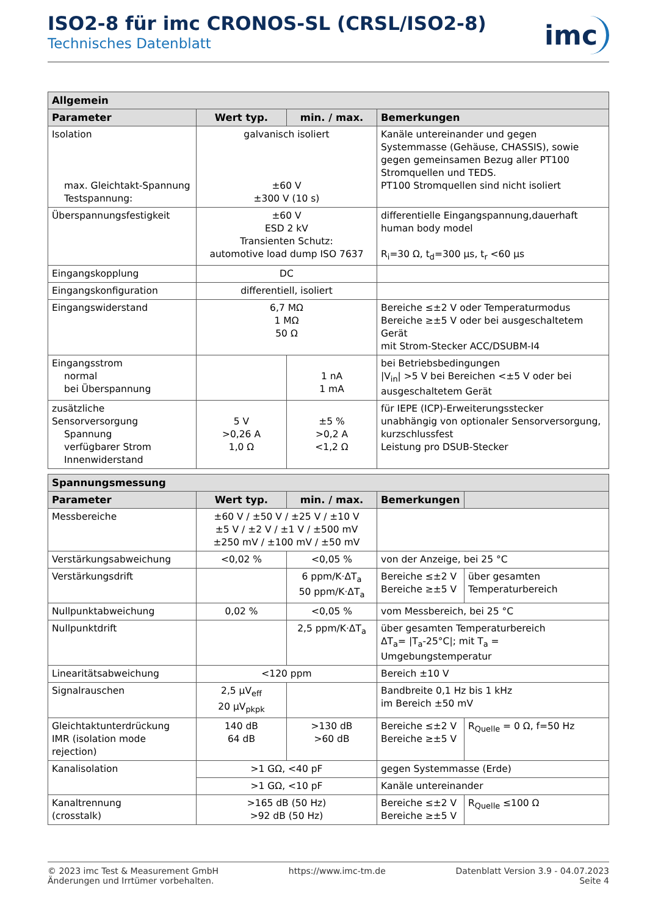ISO2-8 für imc CRONOS-SL (CRSL/ISO2-8)
Technisches Datenblatt
imc
| Allgemein | | | |
| --- | --- | --- | --- |
| Parameter | Wert typ. | min. / max. | Bemerkungen |
| Isolation max. Gleichtakt-Spannung Testspannung: | galvanisch isoliert ±60 V ±300 V (10 s) | | Kanäle untereinander und gegen Systemmasse (Gehäuse, CHASSIS), sowie gegen gemeinsamen Bezug aller PT100 Stromquellen und TEDS. PT100 Stromquellen sind nicht isoliert |
| Überspannungsfestigkeit | ±60 V ESD 2 kV Transienten Schutz: automotive load dump ISO 7637 | | differentielle Eingangspannung,dauerhaft human body model R<sub>i</sub>=30 Ω, t<sub>d</sub>=300 µs, t<sub>r</sub> <60 µs |
| Eingangskopplung | DC | | |
| Eingangskonfiguration | differentiell, isoliert | | |
| Eingangswiderstand | 6,7 MΩ 1 MΩ 50 Ω | | Bereiche ≤±2 V oder Temperaturmodus Bereiche ≥±5 V oder bei ausgeschaltetem Gerät mit Strom-Stecker ACC/DSUBM-I4 |
| Eingangsstrom normal bei Überspannung | | 1 nA 1 mA | bei Betriebsbedingungen /V<sub>in</sub>/ >5 V bei Bereichen <±5 V oder bei ausgeschaltetem Gerät |
| zusätzliche Sensorversorgung Spannung verfügbarer Strom Innenwiderstand | 5 V >0,26 A 1,0 Ω | ±5 % >0,2 A <1,2 Ω | für IEPE (ICP)-Erweiterungsstecker unabhängig von optionaler Sensorversorgung, kurzschlussfest Leistung pro DSUB-Stecker |
| Spannungsmessung | | | | |
| --- | --- | --- | --- | --- |
| Parameter | Wert typ. | min. / max. | Bemerkungen | |
| Messbereiche | ±60 V / ±50 V / ±25 V / ±10 V ±5 V / ±2 V / ±1 V / ±500 mV ±250 mV / ±100 mV / ±50 mV | | | |
| Verstärkungsabweichung | <0,02 % | <0,05 % | von der Anzeige, bei 25 °C | |
| Verstärkungsdrift | | 6 ppm/K·ΔT<sub>a</sub> 50 ppm/K·ΔT<sub>a</sub> | Bereiche ≤±2 V Bereiche ≥±5 V | über gesamten Temperaturbereich |
| Nullpunktabweichung | 0,02 % | <0,05 % | vom Messbereich, bei 25 °C | |
| Nullpunktdrift | | 2,5 ppm/K·ΔT<sub>a</sub> | über gesamten Temperaturbereich ΔT<sub>a</sub>= /T<sub>a</sub>-25°C/; mit T<sub>a</sub> = Umgebungstemperatur | |
| Linearitätsabweichung | <120 ppm | | Bereich ±10 V | |
| Signalrauschen | 2,5 µV<sub>eff</sub> 20 µV<sub>pkpk</sub> | | Bandbreite 0,1 Hz bis 1 kHz im Bereich ±50 mV | |
| Gleichtaktunterdrückung IMR (isolation mode rejection) | 140 dB 64 dB | >130 dB >60 dB | Bereiche ≤±2 V Bereiche ≥±5 V | R<sub>Quelle</sub> = 0 Ω, f=50 Hz |
| Kanalisolation | >1 GΩ, <40 pF | | gegen Systemmasse (Erde) | |
| | >1 GΩ, <10 pF | | Kanäle untereinander | |
| Kanaltrennung (crosstalk) | >165 dB (50 Hz) >92 dB (50 Hz) | | Bereiche ≤±2 V Bereiche ≥±5 V | R<sub>Quelle</sub> ≤100 Ω |
© 2023 imc Test & Measurement GmbH
Änderungen und Irrtümer vorbehalten.
https://www.imc-tm.de Datenblatt Version 3.9 - 04.07.2023
Seite 4